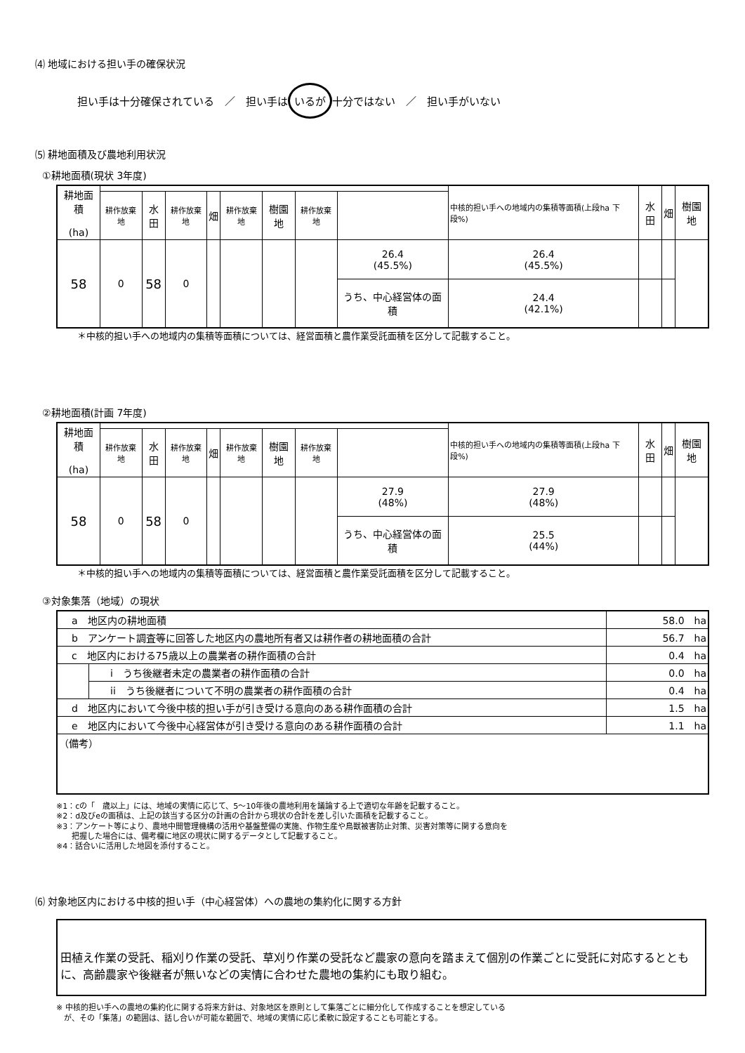⑷ 地域における担い手の確保状況
担い手は十分確保されている　／　担い手は いるが 十分ではない　／　担い手がいない
⑸ 耕地面積及び農地利用状況
①耕地面積(現状 3年度)
| 耕地面積 (ha) | | | | | | | | | 中核的担い手への地域内の集積等面積(上段ha 下段%) | 水田 | 畑 | 樹園地 |
| --- | --- | --- | --- | --- | --- | --- | --- | --- | --- | --- | --- | --- |
| | 耕作放棄地 | 水田 | 耕作放棄地 | 畑 | 耕作放棄地 | 樹園地 | 耕作放棄地 | | | | | |
| 58 | 0 | 58 | 0 | | | | | 26.4 (45.5%) | 26.4 (45.5%) | | | |
| | | | | | | | | うち、中心経営体の面積 | 24.4 (42.1%) | | | |
＊中核的担い手への地域内の集積等面積については、経営面積と農作業受託面積を区分して記載すること。
②耕地面積(計画 7年度)
| 耕地面積 (ha) | | | | | | | | | 中核的担い手への地域内の集積等面積(上段ha 下段%) | 水田 | 畑 | 樹園地 |
| --- | --- | --- | --- | --- | --- | --- | --- | --- | --- | --- | --- | --- |
| | 耕作放棄地 | 水田 | 耕作放棄地 | 畑 | 耕作放棄地 | 樹園地 | 耕作放棄地 | | | | | |
| 58 | 0 | 58 | 0 | | | | | 27.9 (48%) | 27.9 (48%) | | | |
| | | | | | | | | うち、中心経営体の面積 | 25.5 (44%) | | | |
＊中核的担い手への地域内の集積等面積については、経営面積と農作業受託面積を区分して記載すること。
③対象集落（地域）の現状
| a 地区内の耕地面積 | | 58.0 ha |
| b アンケート調査等に回答した地区内の農地所有者又は耕作者の耕地面積の合計 | | 56.7 ha |
| c 地区内における75歳以上の農業者の耕作面積の合計 | | 0.4 ha |
| | i うち後継者未定の農業者の耕作面積の合計 | 0.0 ha |
| | ii うち後継者について不明の農業者の耕作面積の合計 | 0.4 ha |
| d 地区内において今後中核的担い手が引き受ける意向のある耕作面積の合計 | | 1.5 ha |
| e 地区内において今後中心経営体が引き受ける意向のある耕作面積の合計 | | 1.1 ha |
| （備考） | | |
※1：cの「　歳以上」には、地域の実情に応じて、5～10年後の農地利用を議論する上で適切な年齢を記載すること。
※2：d及びeの面積は、上記の該当する区分の計画の合計から現状の合計を差し引いた面積を記載すること。
※3：アンケート等により、農地中間管理機構の活用や基盤整備の実施、作物生産や鳥獣被害防止対策、災害対策等に関する意向を
　　把握した場合には、備考欄に地区の現状に関するデータとして記載すること。
※4：話合いに活用した地図を添付すること。
⑹ 対象地区内における中核的担い手（中心経営体）への農地の集約化に関する方針
田植え作業の受託、稲刈り作業の受託、草刈り作業の受託など農家の意向を踏まえて個別の作業ごとに受託に対応するとともに、高齢農家や後継者が無いなどの実情に合わせた農地の集約にも取り組む。
※ 中核的担い手への農地の集約化に関する将来方針は、対象地区を原則として集落ごとに細分化して作成することを想定している
　が、その「集落」の範囲は、話し合いが可能な範囲で、地域の実情に応じ柔軟に設定することも可能とする。